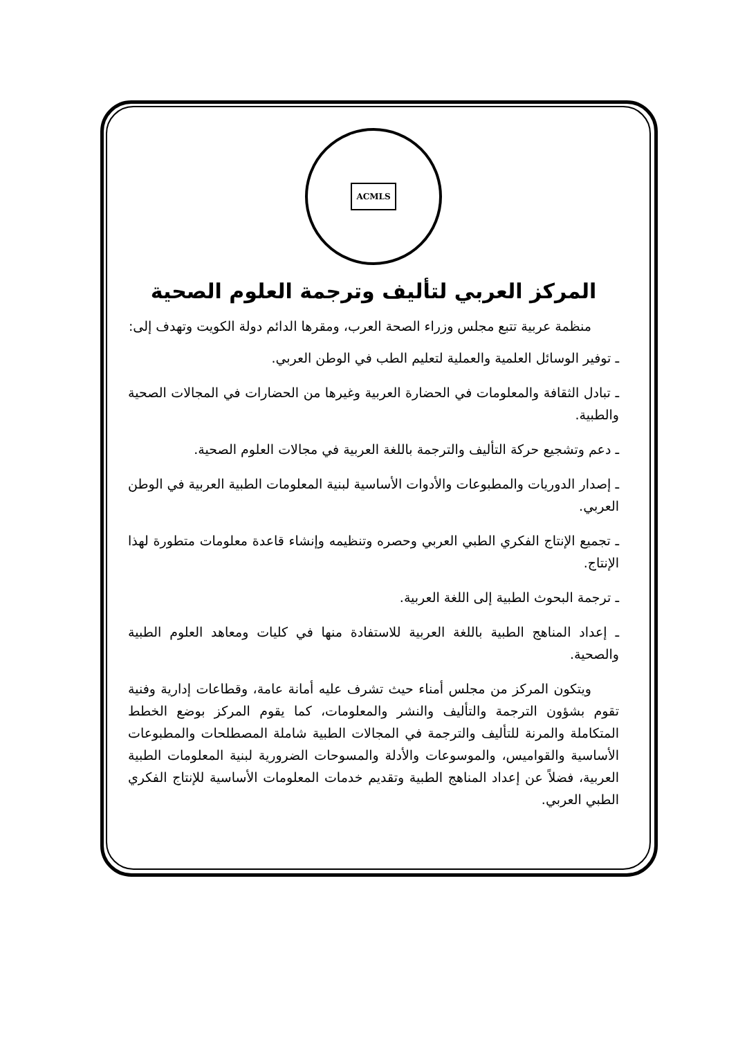ACMLS
المركز العربي لتأليف وترجمة العلوم الصحية
منظمة عربية تتبع مجلس وزراء الصحة العرب، ومقرها الدائم دولة الكويت وتهدف إلى:
ـ توفير الوسائل العلمية والعملية لتعليم الطب في الوطن العربي.
ـ تبادل الثقافة والمعلومات في الحضارة العربية وغيرها من الحضارات في المجالات الصحية والطبية.
ـ دعم وتشجيع حركة التأليف والترجمة باللغة العربية في مجالات العلوم الصحية.
ـ إصدار الدوريات والمطبوعات والأدوات الأساسية لبنية المعلومات الطبية العربية في الوطن العربي.
ـ تجميع الإنتاج الفكري الطبي العربي وحصره وتنظيمه وإنشاء قاعدة معلومات متطورة لهذا الإنتاج.
ـ ترجمة البحوث الطبية إلى اللغة العربية.
ـ إعداد المناهج الطبية باللغة العربية للاستفادة منها في كليات ومعاهد العلوم الطبية والصحية.
ويتكون المركز من مجلس أمناء حيث تشرف عليه أمانة عامة، وقطاعات إدارية وفنية تقوم بشؤون الترجمة والتأليف والنشر والمعلومات، كما يقوم المركز بوضع الخطط المتكاملة والمرنة للتأليف والترجمة في المجالات الطبية شاملة المصطلحات والمطبوعات الأساسية والقواميس، والموسوعات والأدلة والمسوحات الضرورية لبنية المعلومات الطبية العربية، فضلاً عن إعداد المناهج الطبية وتقديم خدمات المعلومات الأساسية للإنتاج الفكري الطبي العربي.